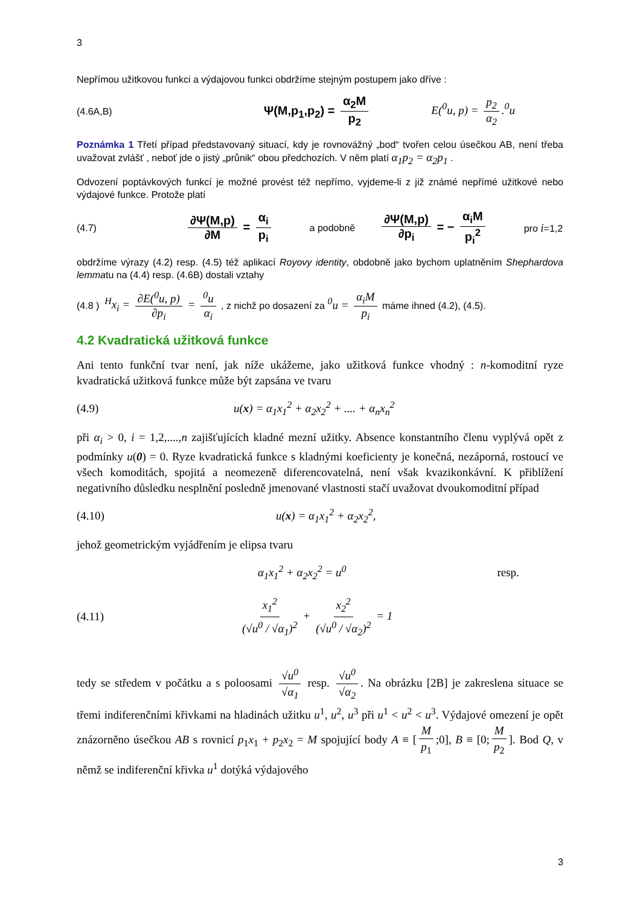3
Nepřímou užitkovou funkci a výdajovou funkci obdržíme stejným postupem jako dříve :
(4.6A,B) Ψ(M,p<sub>1</sub>,p<sub>2</sub>) = α<sub>2</sub>M p<sub>2</sub> E(<sup>0</sup>u, p) = p<sub>2</sub> α<sub>2</sub>.<sup>0</sup>u
Poznámka 1 Třetí případ představovaný situací, kdy je rovnovážný „bod“ tvořen celou úsečkou AB, není třeba uvažovat zvlášť , neboť jde o jistý „průnik“ obou předchozích. V něm platí α<sub>1</sub>p<sub>2</sub> = α<sub>2</sub>p<sub>1</sub> .
Odvození poptávkových funkcí je možné provést též nepřímo, vyjdeme-li z již známé nepřímé užitkové nebo výdajové funkce. Protože platí
(4.7) ∂Ψ(M,p) ∂M = α<sub>i</sub> p<sub>i</sub> a podobně ∂Ψ(M,p) ∂p<sub>i</sub> = − α<sub>i</sub>M p<sub>i</sub><sup>2</sup> pro i=1,2
obdržíme výrazy (4.2) resp. (4.5) též aplikací Royovy identity, obdobně jako bychom uplatněním Shephardova lemmatu na (4.4) resp. (4.6B) dostali vztahy
(4.8 ) <sup>H</sup>x<sub>i</sub> = ∂E(<sup>0</sup>u, p) ∂p<sub>i</sub> = <sup>0</sup>u α<sub>i</sub> , z nichž po dosazení za <sup>0</sup>u = α<sub>i</sub>M p<sub>i</sub> máme ihned (4.2), (4.5).
4.2 Kvadratická užitková funkce
Ani tento funkční tvar není, jak níže ukážeme, jako užitková funkce vhodný : n-komoditní ryze kvadratická užitková funkce může být zapsána ve tvaru
(4.9) u(x) = α<sub>1</sub>x<sub>1</sub><sup>2</sup> + α<sub>2</sub>x<sub>2</sub><sup>2</sup> + .... + α<sub>n</sub>x<sub>n</sub><sup>2</sup>
při α<sub>i</sub> > 0, i = 1,2,....,n zajišťujících kladné mezní užitky. Absence konstantního členu vyplývá opět z podmínky u(0) = 0. Ryze kvadratická funkce s kladnými koeficienty je konečná, nezáporná, rostoucí ve všech komoditách, spojitá a neomezeně diferencovatelná, není však kvazikonkávní. K přiblížení negativního důsledku nesplnění posledně jmenované vlastnosti stačí uvažovat dvoukomoditní případ
(4.10) u(x) = α<sub>1</sub>x<sub>1</sub><sup>2</sup> + α<sub>2</sub>x<sub>2</sub><sup>2</sup> ,
jehož geometrickým vyjádřením je elipsa tvaru
α<sub>1</sub>x<sub>1</sub><sup>2</sup> + α<sub>2</sub>x<sub>2</sub><sup>2</sup> = u<sup>0</sup> resp.
(4.11) x<sub>1</sub><sup>2</sup> (√u<sup>0</sup> / √α<sub>1</sub>)<sup>2</sup> + x<sub>2</sub><sup>2</sup> (√u<sup>0</sup> / √α<sub>2</sub>)<sup>2</sup> = 1
tedy se středem v počátku a s poloosami √u<sup>0</sup> √α<sub>1</sub> resp. √u<sup>0</sup> √α<sub>2</sub>. Na obrázku [2B] je zakreslena situace se třemi indiferenčními křivkami na hladinách užitku u<sup>1</sup>, u<sup>2</sup>, u<sup>3</sup> při u<sup>1</sup> < u<sup>2</sup> < u<sup>3</sup>. Výdajové omezení je opět znázorněno úsečkou AB s rovnicí p<sub>1</sub>x<sub>1</sub> + p<sub>2</sub>x<sub>2</sub> = M spojující body A ≡ [M p<sub>1</sub>;0], B ≡ [0; M p<sub>2</sub>]. Bod Q, v němž se indiferenční křivka u<sup>1</sup> dotýká výdajového
3